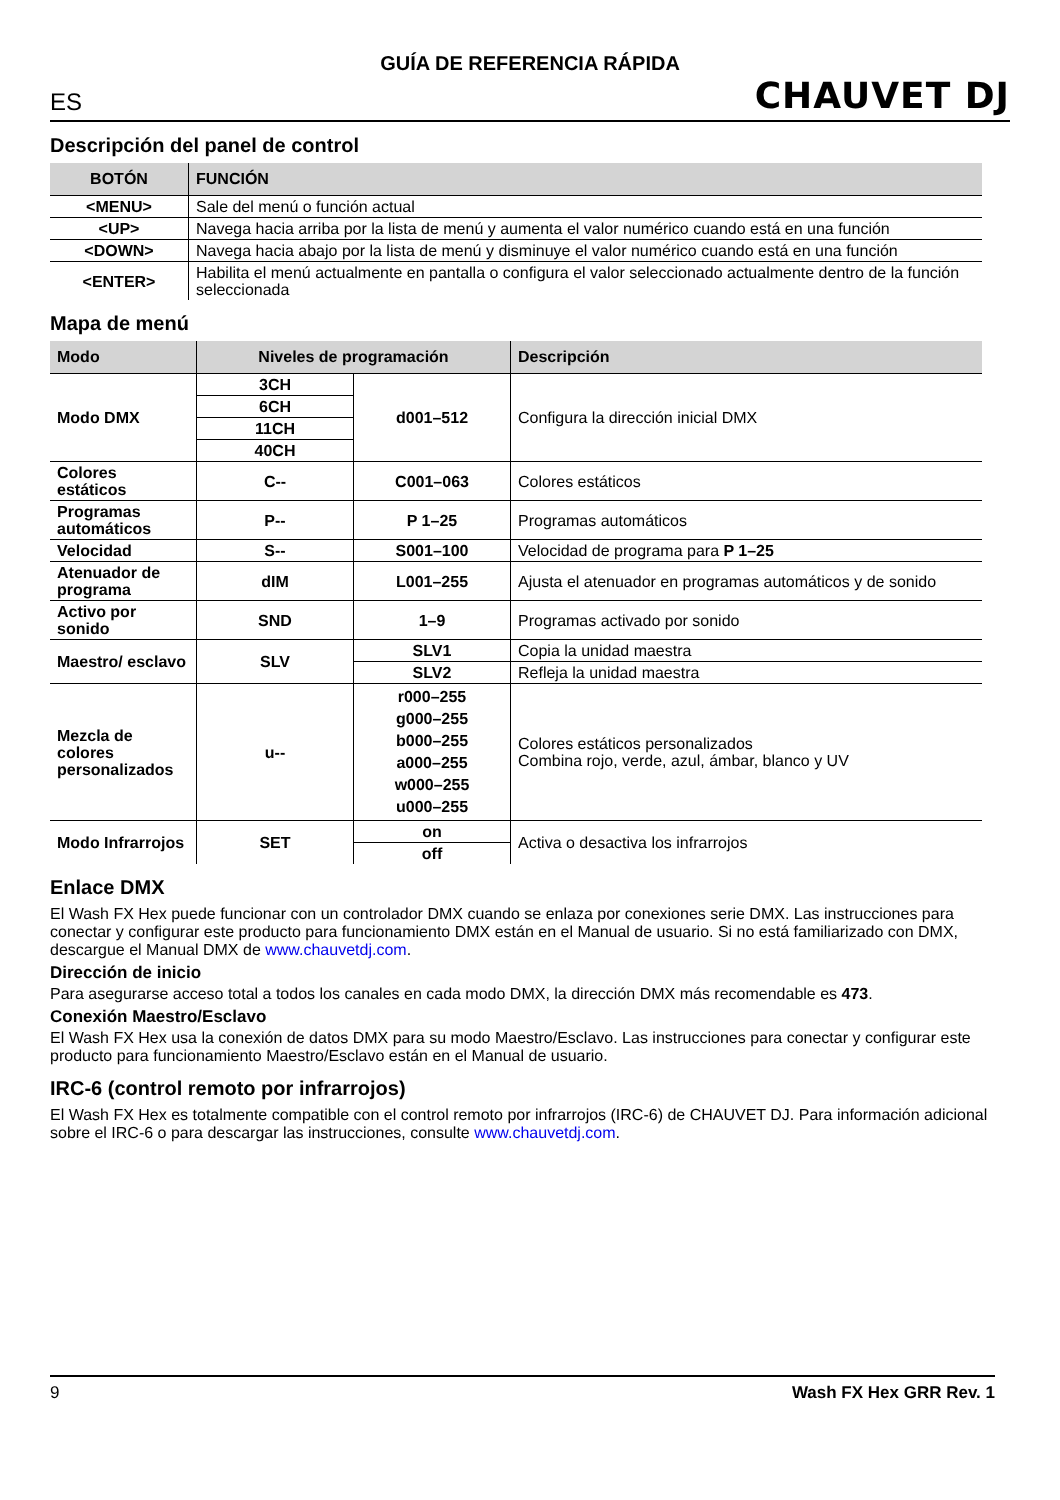GUÍA DE REFERENCIA RÁPIDA
ES CHAUVET DJ
Descripción del panel de control
| BOTÓN | FUNCIÓN |
| --- | --- |
| <MENU> | Sale del menú o función actual |
| <UP> | Navega hacia arriba por la lista de menú y aumenta el valor numérico cuando está en una función |
| <DOWN> | Navega hacia abajo por la lista de menú y disminuye el valor numérico cuando está en una función |
| <ENTER> | Habilita el menú actualmente en pantalla o configura el valor seleccionado actualmente dentro de la función seleccionada |
Mapa de menú
| Modo | Niveles de programación | | Descripción |
| --- | --- | --- | --- |
| Modo DMX | 3CH | d001–512 | Configura la dirección inicial DMX |
| | 6CH | | |
| | 11CH | | |
| | 40CH | | |
| Colores estáticos | C-- | C001–063 | Colores estáticos |
| Programas automáticos | P-- | P 1–25 | Programas automáticos |
| Velocidad | S-- | S001–100 | Velocidad de programa para P 1–25 |
| Atenuador de programa | dIM | L001–255 | Ajusta el atenuador en programas automáticos y de sonido |
| Activo por sonido | SND | 1–9 | Programas activado por sonido |
| Maestro/ esclavo | SLV | SLV1 | Copia la unidad maestra |
| | | SLV2 | Refleja la unidad maestra |
| Mezcla de colores personalizados | u-- | r000–255 g000–255 b000–255 a000–255 w000–255 u000–255 | Colores estáticos personalizados Combina rojo, verde, azul, ámbar, blanco y UV |
| Modo Infrarrojos | SET | on | Activa o desactiva los infrarrojos |
| | | off | |
Enlace DMX
El Wash FX Hex puede funcionar con un controlador DMX cuando se enlaza por conexiones serie DMX. Las instrucciones para conectar y configurar este producto para funcionamiento DMX están en el Manual de usuario. Si no está familiarizado con DMX, descargue el Manual DMX de www.chauvetdj.com.
Dirección de inicio
Para asegurarse acceso total a todos los canales en cada modo DMX, la dirección DMX más recomendable es 473.
Conexión Maestro/Esclavo
El Wash FX Hex usa la conexión de datos DMX para su modo Maestro/Esclavo. Las instrucciones para conectar y configurar este producto para funcionamiento Maestro/Esclavo están en el Manual de usuario.
IRC-6 (control remoto por infrarrojos)
El Wash FX Hex es totalmente compatible con el control remoto por infrarrojos (IRC-6) de CHAUVET DJ. Para información adicional sobre el IRC-6 o para descargar las instrucciones, consulte www.chauvetdj.com.
9 Wash FX Hex GRR Rev. 1